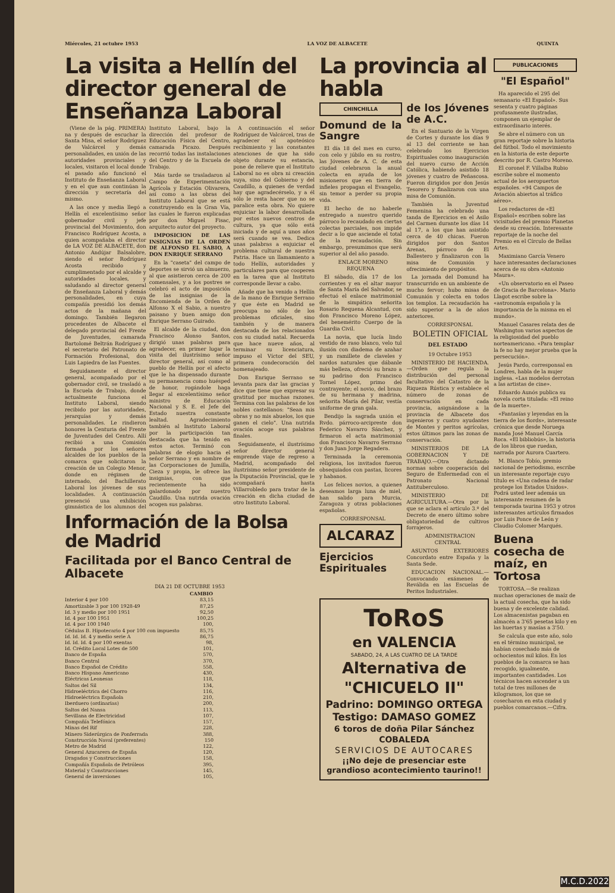Miércoles, 21 octubre 1953 LA VOZ DE ALBACETE QUINTA
La visita a Hellín del director general de Enseñanza Laboral
(Viene de la pág. PRIMERA) na y después de escuchar la Santa Misa, el señor Rodríguez de Valcárcel y demás personalidades, en unión de las autoridades provinciales y locales, visitaron el local donde el pasado año funcionó el Instituto de Enseñanza Laboral y en el que aun continúan la dirección y secretaría del mismo.
A las once y media llegó a Hellín el excelentísimo señor gobernador civil y jefe provincial del Movimiento, don Francisco Rodríguez Acosta, a quien acompañaba el director de LA VOZ DE ALBACETE, don Antonio Andújar Balsalobre, siendo el señor Rodríguez Acosta recibido y cumplimentado por el alcalde y autoridades locales, y saludando al director general de Enseñanza Laboral y demás personalidades, en cuya compañía presidió los demás actos de la mañana del domingo. También llegaron procedentes de Albacete el delegado provincial del Frente de Juventudes, camarada Bartolomé Beltrán Rodríguez y el secretario del Patronato de Formación Profesional, don Luis Lapiedra de las Fuentes.
Seguidamente el director general, acompañado por el gobernador civil, se trasladó a la Escuela de Trabajo, donde actualmente funciona el Instituto Laboral, siendo recibido por las autoridades, jerarquías y demás personalidades. Le rindieron honores la Centuria del Frente de Juventudes del Centro. Allí recibió a una Comisión formada por los señores alcaldes de los pueblos de la comarca que solicitaron la creación de un Colegio Menor, donde en régimen de internado, del Bachillerato Laboral los jóvenes de sus localidades. A continuación presenció una exhibición gimnástica de los alumnos del Instituto Laboral, bajo la dirección del profesor de Educación Física del Centro, camarada Picazo. Después recorrió todas las instalaciones del Centro y de la Escuela de Trabajo.
Más tarde se trasladaron al Campo de Experimentación Agrícola y Estación Olivarera, así como a las obras del Instituto Laboral que se está construyendo en la Gran Vía, las cuales le fueron explicadas por don Miguel Fisac, arquitecto autor del proyecto.
IMPOSICION DE LAS INSIGNIAS DE LA ORDEN DE ALFONSO EL SABIO, A DON ENRIQUE SERRANO
En la "caseta" del campo de deportes se sirvió un almuerzo, al que asistieron cerca de 200 comensales, y a los postres se celebró el acto de imposición de las insignias de la Encomienda de la Orden de Alfonso X el Sabio, a nuestro paisano y buen amigo don Enrique Serrano Guirado.
El alcalde de la ciudad, don Francisco Alonso Santos, dirigió unas palabras para agradecer, en primer lugar la visita del ilustrísimo señor director general, así como al pueblo de Hellín por el afecto que le ha dispensado durante su permanencia como huésped de honor, rogándole haga llegar al excelentísimo señor ministro de Educación Nacional y S. E. el Jefe del Estado nuestra constante lealtad. Agradecimiento también al Instituto Laboral por la participación tan destacada que ha tenido en estos actos. Terminó con palabras de elogio hacia el señor Serrano y en nombre de las Corporaciones de Jumilla, Cieza y propia, le ofrece las insignias, con que recientemente ha sido galardonado por nuestro Caudillo. Una nutrida ovación acogen sus palabras.
A continuación el señor Rodríguez de Valcárcel, tras de agradecer el apoteósico recibimiento y las constantes atenciones de que ha sido objeto durante su estancia, pone de relieve que el Instituto Laboral no es obra ni creación suya, sino del Gobierno y del Caudillo, a quienes de verdad hay que agradecérselo, y a él sólo le resta hacer que no se paralice esta obra. No quiere enjuiciar la labor desarrollada por estos nuevos centros de cultura, ya que sólo está iniciada y de aquí a unos años será cuando se vea. Dedica unas palabras a enjuiciar el problema cultural de nuestra Patria. Hace un llamamiento a todo Hellín, autoridades y particulares para que cooperen en la tarea que al Instituto corresponde llevar a cabo.
Añade que ha venido a Hellín de la mano de Enrique Serrano y que éste en Madrid se preocupa no sólo de los problemas oficiales, sino también y de manera destacada de los relacionados con su ciudad natal. Recuerda que hace nueve años, al terminar su licenciatura, impuso el Víctor del SEU, primera condecoración del homenajeado.
Don Enrique Serrano se levanta para dar las gracias y dice que tiene que expresar su gratitud por muchas razones. Termina con las palabras de los nobles castellanos: "Sean mis obras y no mis abuelos, los que ganen el cielo". Una nutrida ovación acoge sus palabras finales.
Seguidamente, el ilustrísimo señor director general emprende viaje de regreso a Madrid, acompañado del ilustrísimo señor presidente de la Diputación Provincial, que le acompañará hasta Villarrobledo para tratar de la creación en dicha ciudad de otro Instituto Laboral.
Información de la Bolsa de Madrid
Facilitada por el Banco Central de Albacete
DIA 21 DE OCTUBRE 1953
| | CAMBIO |
| --- | --- |
| Interior 4 por 100 | 83,15 |
| Amortizable 3 por 100 1928-49 | 87,25 |
| Id. 3 y medio por 100 1951 | 92,50 |
| Id. 4 por 100 1951 | 100,25 |
| Id. 4 por 100 1940 | 100, |
| Cédulas B. Hipotecario 4 por 100 con impuesto | 85,75 |
| Id. Id. Id. 4 y medio serie A | 86,75 |
| Id. Id. Id. 4 por 100 exentas | 98, |
| Id. Crédito Local Lotes de 500 | 101, |
| Banco de España | 570, |
| Banco Central | 370, |
| Banco Español de Crédito | 558, |
| Banco Hispano Americano | 430, |
| Eléctricas Leonesas | 118, |
| Saltos del Sil | 134, |
| Hidroeléctrica del Chorro | 116, |
| Hidroeléctrica Española | 210, |
| Iberduero (ordinarias) | 200, |
| Saltos del Nansa | 113, |
| Sevillana de Electricidad | 107, |
| Compañía Telefónica | 157, |
| Minas del Rif | 228, |
| Minero Siderúrgica de Ponferrada | 388, |
| Construcción Naval (preferentes) | 150 |
| Metro de Madrid | 122, |
| General Azucarera de España | 120, |
| Dragados y Construcciones | 158, |
| Compañía Española de Petróleos | 395, |
| Material y Construcciones | 145, |
| General de inversiones | 105, |
La provincia al habla
CHINCHILLA
Domund de la Sangre
El día 18 del mes en curso, con celo y júbilo en su rostro, las Jóvenes de A. C. de esta ciudad celebraron la anual colecta en ayuda de los misioneros que en tierra de infieles propagan el Evangelio, sin temor a perder su propia vida.
El hecho de no haberle entregado a nuestro querido párroco lo recaudado en ciertas colectas parciales, nos impide decir a lo que asciende el total de la recaudación. Sin embargo, presumimos que será superior al del año pasado.
ENLACE MORENO REQUENA
El sábado, día 17 de los corrientes y en el altar mayor de Santa María del Salvador, se efectuó el enlace matrimonial de la simpática señorita Rosario Requena Alcantud, con don Francisco Moreno López, del benemérito Cuerpo de la Guardia Civil.
La novia, que lucía lindo vestido de raso blanco, velo tul ilusión con diadema de azahar y un ramillete de claveles y nardos naturales que dábanle más belleza, ofreció su brazo a su padrino don Francisco Tornel López, primo del contrayente; el novio, del brazo de su hermana y madrina, señorita María del Pilar, vestía uniforme de gran gala.
Bendijo la sagrada unión el Rvdo. párroco-arcipreste don Federico Navarro Sánchez, y firmaron el acta matrimonial don Francisco Navarro Serrano y don Juan Jorge Regadera.
Terminada la ceremonia religiosa, los invitados fueron obsequiados con pastas, licores y habanos.
Los felices novios, a quienes deseamos larga luna de miel, han salido para Murcia, Zaragoza y otras poblaciones españolas.
CORRESPONSAL
ALCARAZ
Ejercicios Espirituales de los Jóvenes de A.C.
En el Santuario de la Virgen de Cortes y durante los días 9 al 13 del corriente se han celebrado los Ejercicios Espirituales como inauguración del nuevo curso de Acción Católica, habiendo asistido 18 jóvenes y cuatro de Peñascosa. Fueron dirigidos por don Jesús Tesorero y finalizaron con una misa de Comunión.
También la Juventud Femenina ha celebrado una tanda de Ejercicios en el Asilo del Carmen durante los días 14 al 17, a los que han asistido cerca de 40 chicas. Fueron dirigidos por don Santos Arenas, párroco de El Ballestero y finalizaron con la misa de Comunión y ofrecimiento de propósitos.
La jornada del Domund ha transcurrido en un ambiente de mucho fervor; hubo misas de Comunión y colecta en todos los templos. La recaudación ha sido superior a la de años anteriores.
CORRESPONSAL
BOLETIN OFICIAL
DEL ESTADO
19 Octubre 1953
MINISTERIO DE HACIENDA.—Orden que regula la distribución del personal facultativo del Catastro de la Riqueza Rústica y establece el número de zonas de conservación en cada provincia, asignándose a la provincia de Albacete dos ingenieros y cuatro ayudantes de Montes y peritos agrícolas, estos últimos para las zonas de conservación.
MINISTERIOS DE LA GOBERNACION Y DE TRABAJO.—Otra dictando normas sobre cooperación del Seguro de Enfermedad con el Patronato Nacional Antituberculoso.
MINISTERIO DE AGRICULTURA.—Otra por la que se aclara el artículo 3.º del Decreto de enero último sobre obligatoriedad de cultivos forrajeros.
ADMINISTRACION CENTRAL
ASUNTOS EXTERIORES Concordato entre España y la Santa Sede.
EDUCACION NACIONAL.—Convocando exámenes de Reválida en las Escuelas de Peritos Industriales.
ToRoS
en VALENCIA
SABADO, 24, A LAS CUATRO DE LA TARDE
Alternativa de "CHICUELO II"
Padrino: DOMINGO ORTEGA
Testigo: DAMASO GOMEZ
6 toros de doña Pilar Sánchez COBALEDA
SERVICIOS DE AUTOCARES
¡¡No deje de presenciar este grandioso acontecimiento taurino!!
PUBLICACIONES
"El Español"
Ha aparecido el 295 del semanario «El Español». Sus sesenta y cuatro páginas profusamente ilustradas, componen un ejemplar de extraordinario interés.
Se abre el número con un gran reportaje sobre la historia del fútbol. Todo el movimiento en la historia de este deporte descrito por R. Castro Moreno.
El coronel F. Villalba Rubio escribe sobre el momento actual de los aeropuertos españoles. «94 Campos de Aviación abiertos al tráfico aéreo».
Los redactores de «El Español» escriben sobre las vicisitudes del premio Planetas desde su creación. Interesante reportaje de la noche del Premio en el Círculo de Bellas Artes.
Maximiano García Venero hace interesantes declaraciones acerca de su obra «Antonio Maura».
«Un observatorio en el Paseo de Gracia de Barcelona». Mario Llagot escribe sobre la «astronomía española y la importancia de la misma en el mundo».
Manuel Casares relata des de Washington varios aspectos de la religiosidad del pueblo norteamericano. «Para templar la fe no hay mejor prueba que la persecución».
Jesús Pardo, corresponsal en Londres, habla de la mujer inglesa. «Las modelos derrotan a las artistas de cine».
Eduardo Aunós publica su novela corta titulada: «El reino de la muerte».
«Fantasías y leyendas en la tierra de los fiords», interesante crónica que desde Noruega manda José Manuel García Roca. «El bibliobús», la historia de los libros que ruedan, narrada por Aurora Cuartero.
M. Blanco Tobío, premio nacional de periodismo, escribe un interesante reportaje cuyo título es «Una cadena de radar protege los Estados Unidos». Podrá usted leer además un interesante resumen de la temporada taurina 1953 y otros interesantes artículos firmados por Luis Ponce de León y Claudio Colomer Marqués.
Buena cosecha de maíz, en Tortosa
TORTOSA.—Se realizan muchas operaciones de maíz de la actual cosecha, que ha sido buena y de excelente calidad. Los almacenistas pagaban en almacén a 3'65 pesetas kilo y en las huertas y masías a 3'50.
Se calcula que este año, solo en el término municipal, se habían cosechado más de ochocientos mil kilos. En los pueblos de la comarca se han recogido, igualmente, importantes cantidades. Los técnicos hacen ascender a un total de tres millones de kilogramos, los que se cosecharon en esta ciudad y pueblos comarcanos.—Cifra.
M.C.D.2022